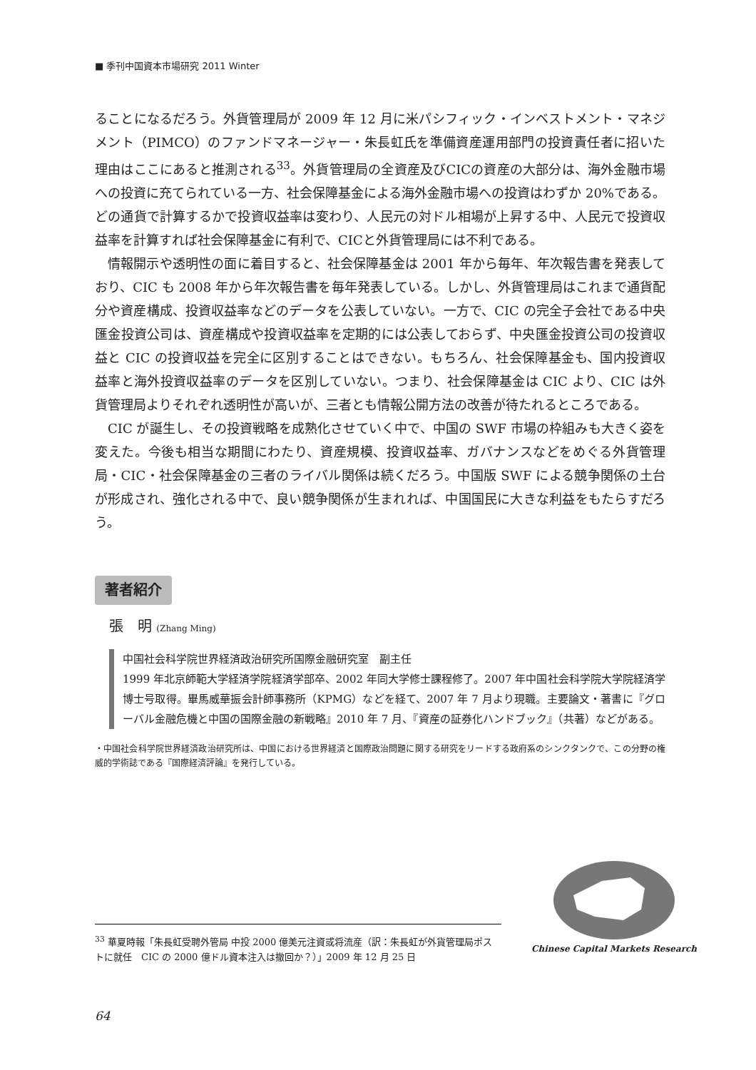■ 季刊中国資本市場研究 2011 Winter
ることになるだろう。外貨管理局が 2009 年 12 月に米パシフィック・インベストメント・マネジメント（PIMCO）のファンドマネージャー・朱長虹氏を準備資産運用部門の投資責任者に招いた理由はここにあると推測される<sup>33</sup>。外貨管理局の全資産及びCICの資産の大部分は、海外金融市場への投資に充てられている一方、社会保障基金による海外金融市場への投資はわずか 20%である。どの通貨で計算するかで投資収益率は変わり、人民元の対ドル相場が上昇する中、人民元で投資収益率を計算すれば社会保障基金に有利で、CICと外貨管理局には不利である。
情報開示や透明性の面に着目すると、社会保障基金は 2001 年から毎年、年次報告書を発表しており、CIC も 2008 年から年次報告書を毎年発表している。しかし、外貨管理局はこれまで通貨配分や資産構成、投資収益率などのデータを公表していない。一方で、CIC の完全子会社である中央匯金投資公司は、資産構成や投資収益率を定期的には公表しておらず、中央匯金投資公司の投資収益と CIC の投資収益を完全に区別することはできない。もちろん、社会保障基金も、国内投資収益率と海外投資収益率のデータを区別していない。つまり、社会保障基金は CIC より、CIC は外貨管理局よりそれぞれ透明性が高いが、三者とも情報公開方法の改善が待たれるところである。
CIC が誕生し、その投資戦略を成熟化させていく中で、中国の SWF 市場の枠組みも大きく姿を変えた。今後も相当な期間にわたり、資産規模、投資収益率、ガバナンスなどをめぐる外貨管理局・CIC・社会保障基金の三者のライバル関係は続くだろう。中国版 SWF による競争関係の土台が形成され、強化される中で、良い競争関係が生まれれば、中国国民に大きな利益をもたらすだろう。
著者紹介
張　明 (Zhang Ming)
中国社会科学院世界経済政治研究所国際金融研究室　副主任
1999 年北京師範大学経済学院経済学部卒、2002 年同大学修士課程修了。2007 年中国社会科学院大学院経済学博士号取得。畢馬威華振会計師事務所（KPMG）などを経て、2007 年 7 月より現職。主要論文・著書に『グローバル金融危機と中国の国際金融の新戦略』2010 年 7 月、『資産の証券化ハンドブック』（共著）などがある。
・中国社会科学院世界経済政治研究所は、中国における世界経済と国際政治問題に関する研究をリードする政府系のシンクタンクで、この分野の権威的学術誌である『国際経済評論』を発行している。
Chinese Capital Markets Research
<sup>33</sup> 華夏時報「朱長虹受聘外管局 中投 2000 億美元注資或将流産（訳：朱長虹が外貨管理局ポストに就任　CIC の 2000 億ドル資本注入は撤回か？）」2009 年 12 月 25 日
64